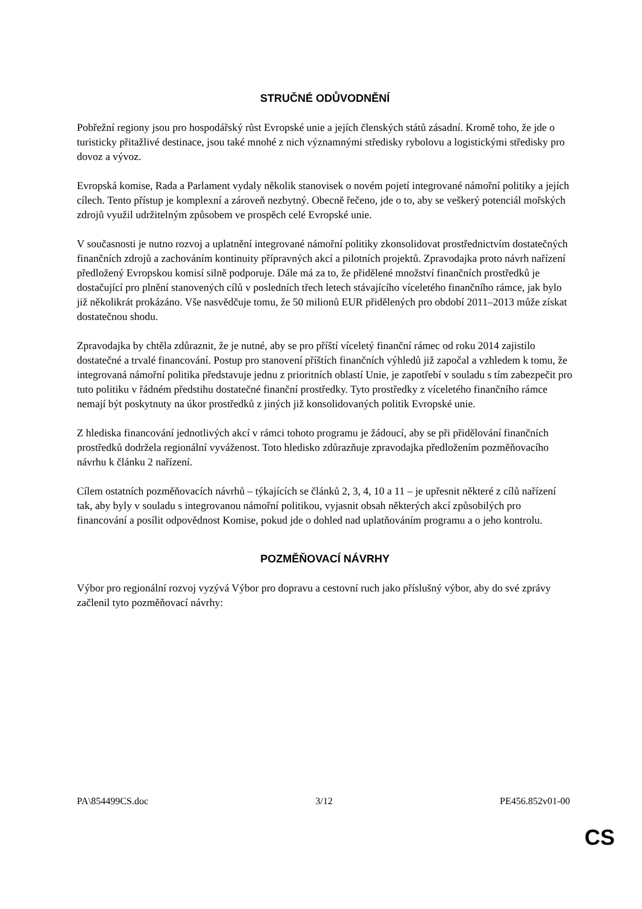STRUČNÉ ODŮVODNĚNÍ
Pobřežní regiony jsou pro hospodářský růst Evropské unie a jejích členských států zásadní. Kromě toho, že jde o turisticky přitažlivé destinace, jsou také mnohé z nich významnými středisky rybolovu a logistickými středisky pro dovoz a vývoz.
Evropská komise, Rada a Parlament vydaly několik stanovisek o novém pojetí integrované námořní politiky a jejích cílech. Tento přístup je komplexní a zároveň nezbytný. Obecně řečeno, jde o to, aby se veškerý potenciál mořských zdrojů využil udržitelným způsobem ve prospěch celé Evropské unie.
V současnosti je nutno rozvoj a uplatnění integrované námořní politiky zkonsolidovat prostřednictvím dostatečných finančních zdrojů a zachováním kontinuity přípravných akcí a pilotních projektů. Zpravodajka proto návrh nařízení předložený Evropskou komisí silně podporuje. Dále má za to, že přidělené množství finančních prostředků je dostačující pro plnění stanovených cílů v posledních třech letech stávajícího víceletého finančního rámce, jak bylo již několikrát prokázáno. Vše nasvědčuje tomu, že 50 milionů EUR přidělených pro období 2011–2013 může získat dostatečnou shodu.
Zpravodajka by chtěla zdůraznit, že je nutné, aby se pro příští víceletý finanční rámec od roku 2014 zajistilo dostatečné a trvalé financování. Postup pro stanovení příštích finančních výhledů již započal a vzhledem k tomu, že integrovaná námořní politika představuje jednu z prioritních oblastí Unie, je zapotřebí v souladu s tím zabezpečit pro tuto politiku v řádném předstihu dostatečné finanční prostředky. Tyto prostředky z víceletého finančního rámce nemají být poskytnuty na úkor prostředků z jiných již konsolidovaných politik Evropské unie.
Z hlediska financování jednotlivých akcí v rámci tohoto programu je žádoucí, aby se při přidělování finančních prostředků dodržela regionální vyváženost. Toto hledisko zdůrazňuje zpravodajka předložením pozměňovacího návrhu k článku 2 nařízení.
Cílem ostatních pozměňovacích návrhů – týkajících se článků 2, 3, 4, 10 a 11 – je upřesnit některé z cílů nařízení tak, aby byly v souladu s integrovanou námořní politikou, vyjasnit obsah některých akcí způsobilých pro financování a posílit odpovědnost Komise, pokud jde o dohled nad uplatňováním programu a o jeho kontrolu.
POZMĚŇOVACÍ NÁVRHY
Výbor pro regionální rozvoj vyzývá Výbor pro dopravu a cestovní ruch jako příslušný výbor, aby do své zprávy začlenil tyto pozměňovací návrhy:
PA\854499CS.doc 3/12 PE456.852v01-00
CS